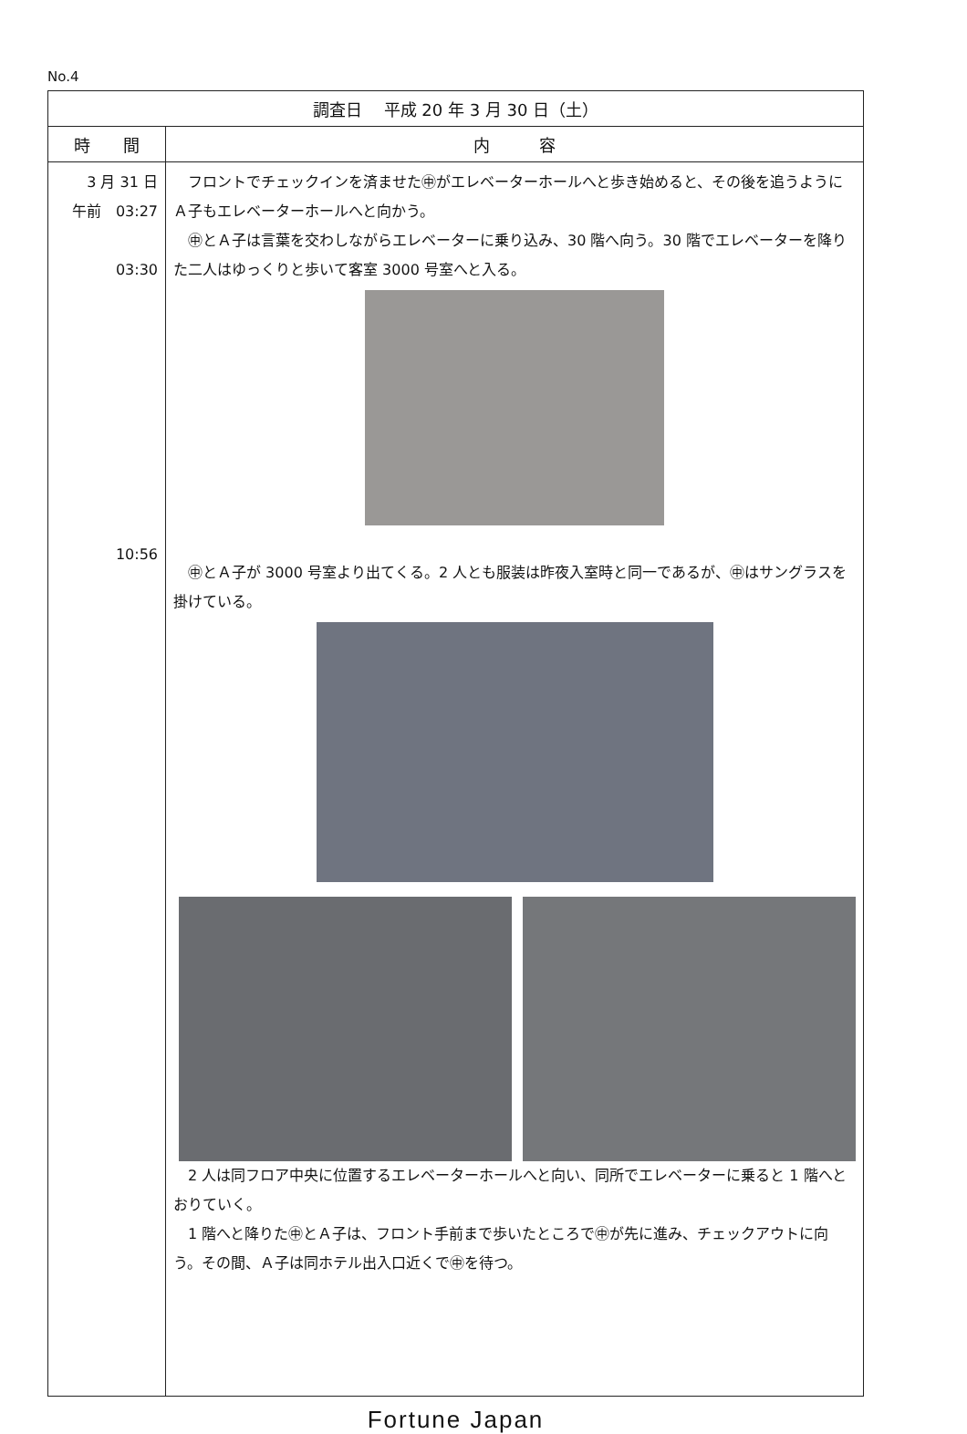No.4
| 調査日 平成 20 年 3 月 30 日（土） | |
| --- | --- |
| 時 間 | 内 容 |
| 3 月 31 日 午前 03:27 03:30 10:56 | フロントでチェックインを済ませた㊥がエレベーターホールへと歩き始めると、その後を追うようにＡ子もエレベーターホールへと向かう。 ㊥とＡ子は言葉を交わしながらエレベーターに乗り込み、30 階へ向う。30 階でエレベーターを降りた二人はゆっくりと歩いて客室 3000 号室へと入る。 ㊥とＡ子が 3000 号室より出てくる。2 人とも服装は昨夜入室時と同一であるが、㊥はサングラスを掛けている。 2 人は同フロア中央に位置するエレベーターホールへと向い、同所でエレベーターに乗ると 1 階へとおりていく。 1 階へと降りた㊥とＡ子は、フロント手前まで歩いたところで㊥が先に進み、チェックアウトに向う。その間、Ａ子は同ホテル出入口近くで㊥を待つ。 |
Fortune Japan